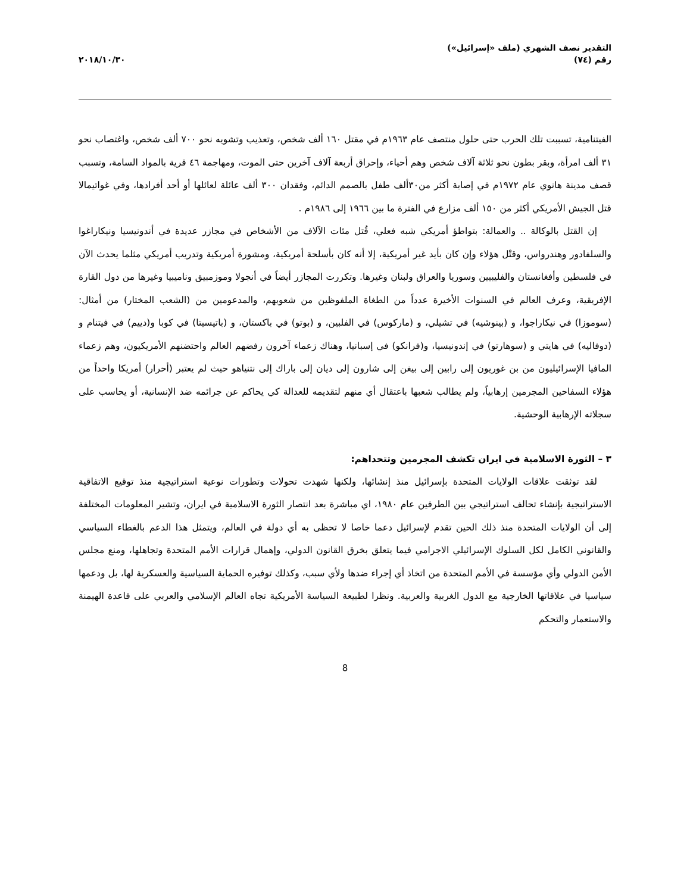التقدير نصف الشهري (ملف «إسرائيل»)
رقم (٧٤)
٢٠١٨/١٠/٣٠
الفيتنامية، تسببت تلك الحرب حتى حلول منتصف عام ١٩٦٣م في مقتل ١٦٠ ألف شخص، وتعذيب وتشويه نحو ٧٠٠ ألف شخص، واغتصاب نحو ٣١ ألف امرأة، وبقر بطون نحو ثلاثة آلاف شخص وهم أحياء، وإحراق أربعة آلاف آخرين حتى الموت، ومهاجمة ٤٦ قرية بالمواد السامة، وتسبب قصف مدينة هانوي عام ١٩٧٢م في إصابة أكثر من٣٠ألف طفل بالصمم الدائم، وفقدان ٣٠٠ ألف عائلة لعائلها أو أحد أفرادها، وفي غواتيمالا قتل الجيش الأمريكي أكثر من ١٥٠ ألف مزارع في الفترة ما بين ١٩٦٦ إلى ١٩٨٦م .
إن القتل بالوكالة .. والعمالة: بتواطؤ أمريكي شبه فعلي، قُتل مئات الآلاف من الأشخاص في مجازر عديدة في أندونيسيا ونيكاراغوا والسلفادور وهندرواس، وقتْل هؤلاء وإن كان بأيد غير أمريكية، إلا أنه كان بأسلحة أمريكية، ومشورة أمريكية وتدريب أمريكي مثلما يحدث الآن في فلسطين وأفغانستان والفليبيين وسوريا والعراق ولبنان وغيرها. وتكررت المجازر أيضاً في أنجولا وموزمبيق وناميبيا وغيرها من دول القارة الإفريقية، وعرف العالم في السنوات الأخيرة عدداً من الطغاة الملفوظين من شعوبهم، والمدعومين من (الشعب المختار) من أمثال: (سوموزا) في نيكاراجوا، و (بينوشيه) في تشيلي، و (ماركوس) في الفلبين، و (بوتو) في باكستان، و (باتيسيتا) في كوبا و(دييم) في فيتنام و (دوفاليه) في هايتي و (سوهارتو) في إندونيسيا، و(فرانكو) في إسبانيا، وهناك زعماء آخرون رفضهم العالم واحتضنهم الأمريكيون، وهم زعماء المافيا الإسرائيليون من بن غوريون إلى رابين إلى بيغن إلى شارون إلى ديان إلى باراك إلى نتنياهو حيث لم يعتبر (أحرار) أمريكا واحداً من هؤلاء السفاحين المجرمين إرهابياً، ولم يطالب شعبها باعتقال أي منهم لتقديمه للعدالة كي يحاكم عن جرائمه ضد الإنسانية، أو يحاسب على سجلاته الإرهابية الوحشية.
٣ – الثورة الاسلامية في ايران تكشف المجرمين وتتحداهم:
لقد توثقت علاقات الولايات المتحدة بإسرائيل منذ إنشائها، ولكنها شهدت تحولات وتطورات نوعية استراتيجية منذ توقيع الاتفاقية الاستراتيجية بإنشاء تحالف استراتيجي بين الطرفين عام ١٩٨٠، اي مباشرة بعد انتصار الثورة الاسلامية في ايران، وتشير المعلومات المختلفة إلى أن الولايات المتحدة منذ ذلك الحين تقدم لإسرائيل دعما خاصا لا تحظى به أي دولة في العالم، ويتمثل هذا الدعم بالغطاء السياسي والقانوني الكامل لكل السلوك الإسرائيلي الاجرامي فيما يتعلق بخرق القانون الدولي، وإهمال قرارات الأمم المتحدة وتجاهلها، ومنع مجلس الأمن الدولي وأي مؤسسة في الأمم المتحدة من اتخاذ أي إجراء ضدها ولأي سبب، وكذلك توفيره الحماية السياسية والعسكرية لها، بل ودعمها سياسيا في علاقاتها الخارجية مع الدول الغربية والعربية. ونظرا لطبيعة السياسة الأمريكية تجاه العالم الإسلامي والعربي على قاعدة الهيمنة والاستعمار والتحكم
8